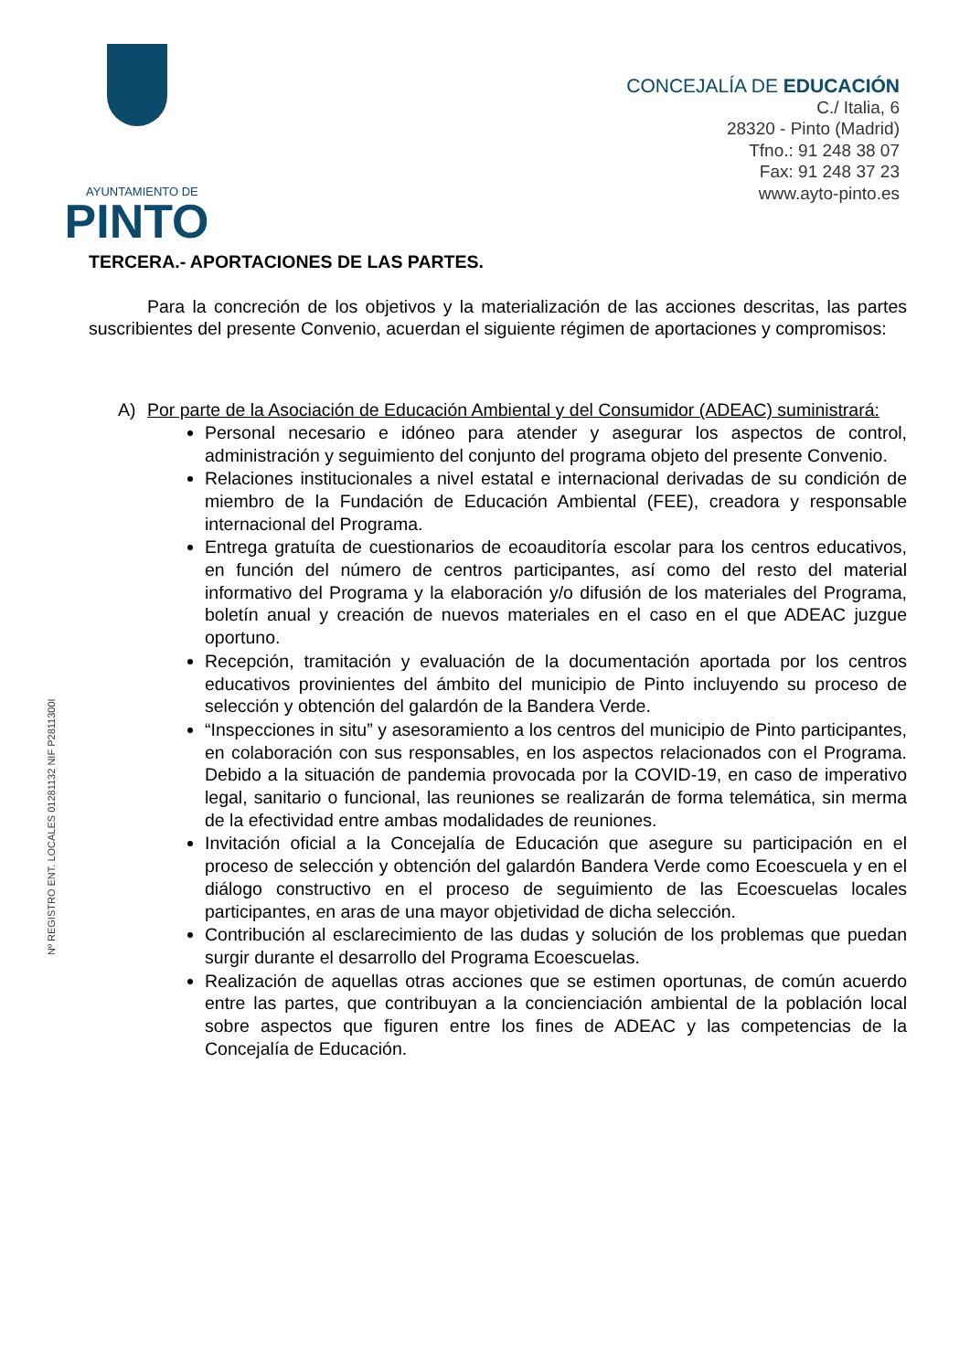AYUNTAMIENTO DE
PINTO
CONCEJALÍA DE EDUCACIÓN
C./ Italia, 6
28320 - Pinto (Madrid)
Tfno.: 91 248 38 07
Fax: 91 248 37 23
www.ayto-pinto.es
Nº REGISTRO ENT. LOCALES 01281132 NIF P2811300I
TERCERA.- APORTACIONES DE LAS PARTES.
Para la concreción de los objetivos y la materialización de las acciones descritas, las partes suscribientes del presente Convenio, acuerdan el siguiente régimen de aportaciones y compromisos:
A) Por parte de la Asociación de Educación Ambiental y del Consumidor (ADEAC) suministrará:
Personal necesario e idóneo para atender y asegurar los aspectos de control, administración y seguimiento del conjunto del programa objeto del presente Convenio.
Relaciones institucionales a nivel estatal e internacional derivadas de su condición de miembro de la Fundación de Educación Ambiental (FEE), creadora y responsable internacional del Programa.
Entrega gratuíta de cuestionarios de ecoauditoría escolar para los centros educativos, en función del número de centros participantes, así como del resto del material informativo del Programa y la elaboración y/o difusión de los materiales del Programa, boletín anual y creación de nuevos materiales en el caso en el que ADEAC juzgue oportuno.
Recepción, tramitación y evaluación de la documentación aportada por los centros educativos provinientes del ámbito del municipio de Pinto incluyendo su proceso de selección y obtención del galardón de la Bandera Verde.
“Inspecciones in situ” y asesoramiento a los centros del municipio de Pinto participantes, en colaboración con sus responsables, en los aspectos relacionados con el Programa. Debido a la situación de pandemia provocada por la COVID-19, en caso de imperativo legal, sanitario o funcional, las reuniones se realizarán de forma telemática, sin merma de la efectividad entre ambas modalidades de reuniones.
Invitación oficial a la Concejalía de Educación que asegure su participación en el proceso de selección y obtención del galardón Bandera Verde como Ecoescuela y en el diálogo constructivo en el proceso de seguimiento de las Ecoescuelas locales participantes, en aras de una mayor objetividad de dicha selección.
Contribución al esclarecimiento de las dudas y solución de los problemas que puedan surgir durante el desarrollo del Programa Ecoescuelas.
Realización de aquellas otras acciones que se estimen oportunas, de común acuerdo entre las partes, que contribuyan a la concienciación ambiental de la población local sobre aspectos que figuren entre los fines de ADEAC y las competencias de la Concejalía de Educación.